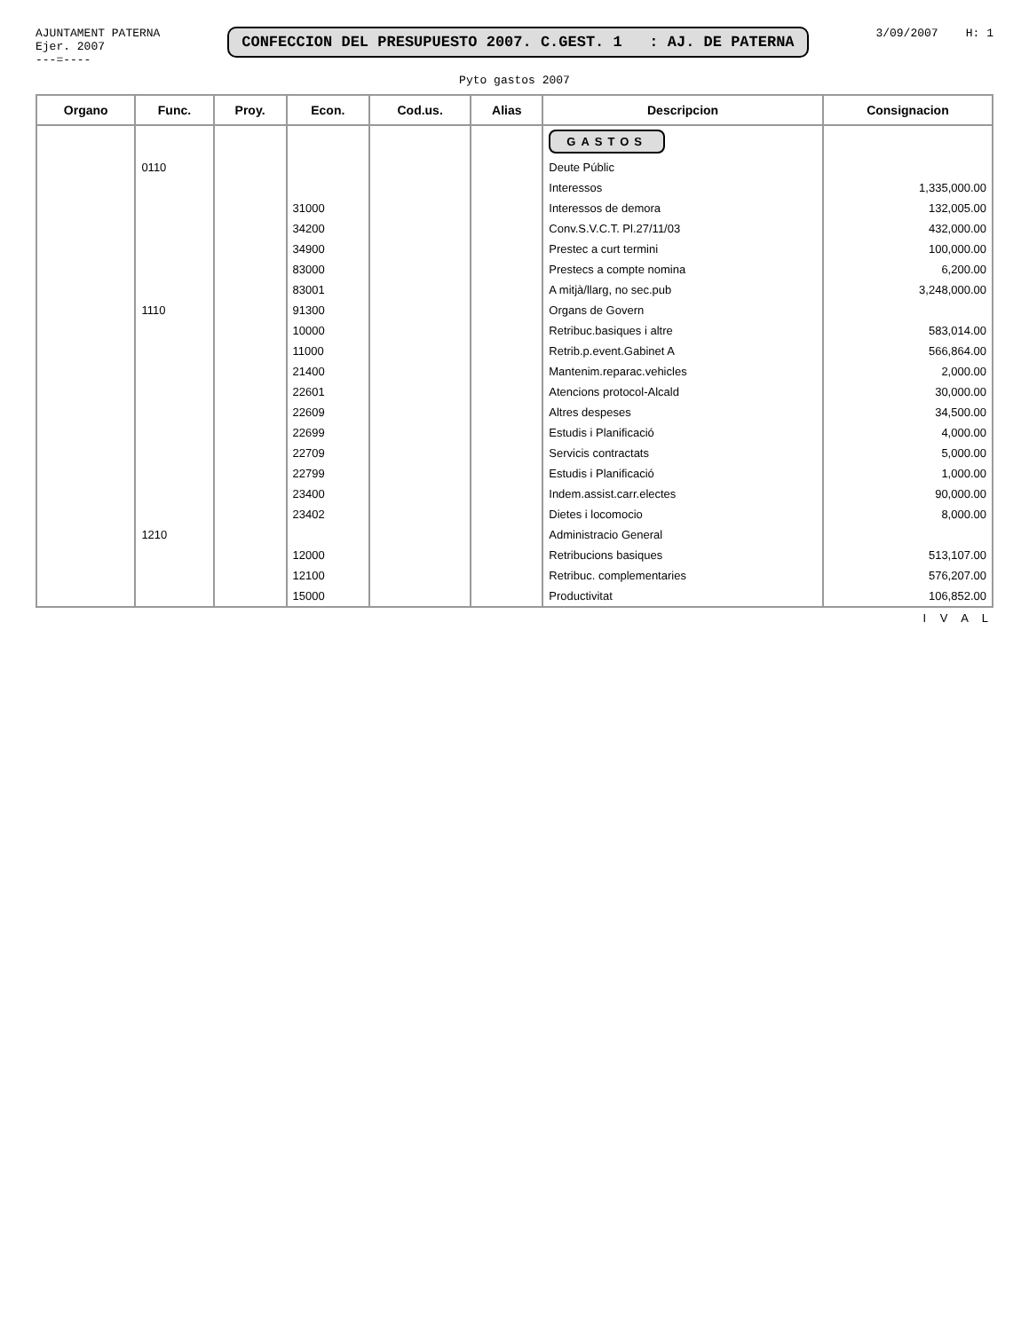AJUNTAMENT PATERNA
Ejer. 2007
---=----
CONFECCION DEL PRESUPUESTO 2007. C.GEST. 1 : AJ. DE PATERNA
3/09/2007 H: 1
Pyto gastos 2007
| Organo | Func. | Proy. | Econ. | Cod.us. | Alias | Descripcion | Consignacion |
| --- | --- | --- | --- | --- | --- | --- | --- |
| | | | | | | GASTOS | |
| | 0110 | | | | | Deute Públic | |
| | | | | | | Interessos | 1,335,000.00 |
| | | | 31000 | | | Interessos de demora | 132,005.00 |
| | | | 34200 | | | Conv.S.V.C.T. Pl.27/11/03 | 432,000.00 |
| | | | 34900 | | | Prestec a curt termini | 100,000.00 |
| | | | 83000 | | | Prestecs a compte nomina | 6,200.00 |
| | | | 83001 | | | A mitjà/llarg, no sec.pub | 3,248,000.00 |
| | 1110 | | 91300 | | | Organs de Govern | |
| | | | 10000 | | | Retribuc.basiques i altre | 583,014.00 |
| | | | 11000 | | | Retrib.p.event.Gabinet A | 566,864.00 |
| | | | 21400 | | | Mantenim.reparac.vehicles | 2,000.00 |
| | | | 22601 | | | Atencions protocol-Alcald | 30,000.00 |
| | | | 22609 | | | Altres despeses | 34,500.00 |
| | | | 22699 | | | Estudis i Planificació | 4,000.00 |
| | | | 22709 | | | Servicis contractats | 5,000.00 |
| | | | 22799 | | | Estudis i Planificació | 1,000.00 |
| | | | 23400 | | | Indem.assist.carr.electes | 90,000.00 |
| | | | 23402 | | | Dietes i locomocio | 8,000.00 |
| | 1210 | | | | | Administracio General | |
| | | | 12000 | | | Retribucions basiques | 513,107.00 |
| | | | 12100 | | | Retribuc. complementaries | 576,207.00 |
| | | | 15000 | | | Productivitat | 106,852.00 |
I V A L